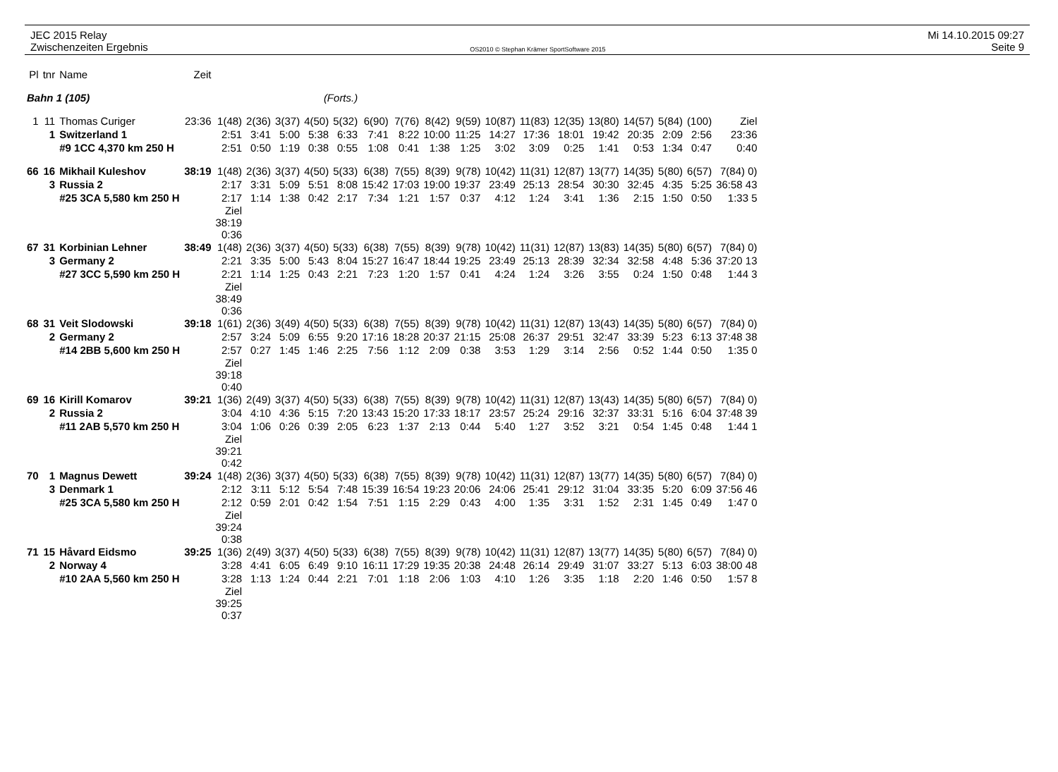JEC 2015 Relay
Zwischenzeiten Ergebnis
OS2010 © Stephan Krämer SportSoftware 2015
Mi 14.10.2015 09:27
Seite 9
| Pl | tnr | Name | Zeit | | | | | | | | | | | | | | | | | |
| --- | --- | --- | --- | --- | --- | --- | --- | --- | --- | --- | --- | --- | --- | --- | --- | --- | --- | --- | --- | --- |
| Bahn 1 (105) | | | | (Forts.) | | | | | | | | | | | | | | | | |
| 1 | 11 | Thomas Curiger | 23:36 | 1(48) | 2(36) | 3(37) | 4(50) | 5(32) | 6(90) | 7(76) | 8(42) | 9(59) | 10(87) | 11(83) | 12(35) | 13(80) | 14(57) | 5(84) | (100) | Ziel |
| | 1 | Switzerland 1 | | 2:51 | 3:41 | 5:00 | 5:38 | 6:33 | 7:41 | 8:22 | 10:00 | 11:25 | 14:27 | 17:36 | 18:01 | 19:42 | 20:35 | 2:09 | 2:56 | 23:36 |
| | | #9 1CC 4,370 km 250 H | | 2:51 | 0:50 | 1:19 | 0:38 | 0:55 | 1:08 | 0:41 | 1:38 | 1:25 | 3:02 | 3:09 | 0:25 | 1:41 | 0:53 | 1:34 | 0:47 | 0:40 |
| 66 | 16 | Mikhail Kuleshov | 38:19 | 1(48) | 2(36) | 3(37) | 4(50) | 5(33) | 6(38) | 7(55) | 8(39) | 9(78) | 10(42) | 11(31) | 12(87) | 13(77) | 14(35) | 5(80) | 6(57) | 7(84) 0) |
| | 3 | Russia 2 | | 2:17 | 3:31 | 5:09 | 5:51 | 8:08 | 15:42 | 17:03 | 19:00 | 19:37 | 23:49 | 25:13 | 28:54 | 30:30 | 32:45 | 4:35 | 5:25 | 36:58 43 |
| | | #25 3CA 5,580 km 250 H | | 2:17 | 1:14 | 1:38 | 0:42 | 2:17 | 7:34 | 1:21 | 1:57 | 0:37 | 4:12 | 1:24 | 3:41 | 1:36 | 2:15 | 1:50 | 0:50 | 1:33 5 |
| | | | | Ziel 38:19 0:36 | | | | | | | | | | | | | | | | |
| 67 | 31 | Korbinian Lehner | 38:49 | 1(48) | 2(36) | 3(37) | 4(50) | 5(33) | 6(38) | 7(55) | 8(39) | 9(78) | 10(42) | 11(31) | 12(87) | 13(83) | 14(35) | 5(80) | 6(57) | 7(84) 0) |
| | 3 | Germany 2 | | 2:21 | 3:35 | 5:00 | 5:43 | 8:04 | 15:27 | 16:47 | 18:44 | 19:25 | 23:49 | 25:13 | 28:39 | 32:34 | 32:58 | 4:48 | 5:36 | 37:20 13 |
| | | #27 3CC 5,590 km 250 H | | 2:21 | 1:14 | 1:25 | 0:43 | 2:21 | 7:23 | 1:20 | 1:57 | 0:41 | 4:24 | 1:24 | 3:26 | 3:55 | 0:24 | 1:50 | 0:48 | 1:44 3 |
| | | | | Ziel 38:49 0:36 | | | | | | | | | | | | | | | | |
| 68 | 31 | Veit Slodowski | 39:18 | 1(61) | 2(36) | 3(49) | 4(50) | 5(33) | 6(38) | 7(55) | 8(39) | 9(78) | 10(42) | 11(31) | 12(87) | 13(43) | 14(35) | 5(80) | 6(57) | 7(84) 0) |
| | 2 | Germany 2 | | 2:57 | 3:24 | 5:09 | 6:55 | 9:20 | 17:16 | 18:28 | 20:37 | 21:15 | 25:08 | 26:37 | 29:51 | 32:47 | 33:39 | 5:23 | 6:13 | 37:48 38 |
| | | #14 2BB 5,600 km 250 H | | 2:57 | 0:27 | 1:45 | 1:46 | 2:25 | 7:56 | 1:12 | 2:09 | 0:38 | 3:53 | 1:29 | 3:14 | 2:56 | 0:52 | 1:44 | 0:50 | 1:35 0 |
| | | | | Ziel 39:18 0:40 | | | | | | | | | | | | | | | | |
| 69 | 16 | Kirill Komarov | 39:21 | 1(36) | 2(49) | 3(37) | 4(50) | 5(33) | 6(38) | 7(55) | 8(39) | 9(78) | 10(42) | 11(31) | 12(87) | 13(43) | 14(35) | 5(80) | 6(57) | 7(84) 0) |
| | 2 | Russia 2 | | 3:04 | 4:10 | 4:36 | 5:15 | 7:20 | 13:43 | 15:20 | 17:33 | 18:17 | 23:57 | 25:24 | 29:16 | 32:37 | 33:31 | 5:16 | 6:04 | 37:48 39 |
| | | #11 2AB 5,570 km 250 H | | 3:04 | 1:06 | 0:26 | 0:39 | 2:05 | 6:23 | 1:37 | 2:13 | 0:44 | 5:40 | 1:27 | 3:52 | 3:21 | 0:54 | 1:45 | 0:48 | 1:44 1 |
| | | | | Ziel 39:21 0:42 | | | | | | | | | | | | | | | | |
| 70 | 1 | Magnus Dewett | 39:24 | 1(48) | 2(36) | 3(37) | 4(50) | 5(33) | 6(38) | 7(55) | 8(39) | 9(78) | 10(42) | 11(31) | 12(87) | 13(77) | 14(35) | 5(80) | 6(57) | 7(84) 0) |
| | 3 | Denmark 1 | | 2:12 | 3:11 | 5:12 | 5:54 | 7:48 | 15:39 | 16:54 | 19:23 | 20:06 | 24:06 | 25:41 | 29:12 | 31:04 | 33:35 | 5:20 | 6:09 | 37:56 46 |
| | | #25 3CA 5,580 km 250 H | | 2:12 | 0:59 | 2:01 | 0:42 | 1:54 | 7:51 | 1:15 | 2:29 | 0:43 | 4:00 | 1:35 | 3:31 | 1:52 | 2:31 | 1:45 | 0:49 | 1:47 0 |
| | | | | Ziel 39:24 0:38 | | | | | | | | | | | | | | | | |
| 71 | 15 | Håvard Eidsmo | 39:25 | 1(36) | 2(49) | 3(37) | 4(50) | 5(33) | 6(38) | 7(55) | 8(39) | 9(78) | 10(42) | 11(31) | 12(87) | 13(77) | 14(35) | 5(80) | 6(57) | 7(84) 0) |
| | 2 | Norway 4 | | 3:28 | 4:41 | 6:05 | 6:49 | 9:10 | 16:11 | 17:29 | 19:35 | 20:38 | 24:48 | 26:14 | 29:49 | 31:07 | 33:27 | 5:13 | 6:03 | 38:00 48 |
| | | #10 2AA 5,560 km 250 H | | 3:28 | 1:13 | 1:24 | 0:44 | 2:21 | 7:01 | 1:18 | 2:06 | 1:03 | 4:10 | 1:26 | 3:35 | 1:18 | 2:20 | 1:46 | 0:50 | 1:57 8 |
| | | | | Ziel 39:25 0:37 | | | | | | | | | | | | | | | | |